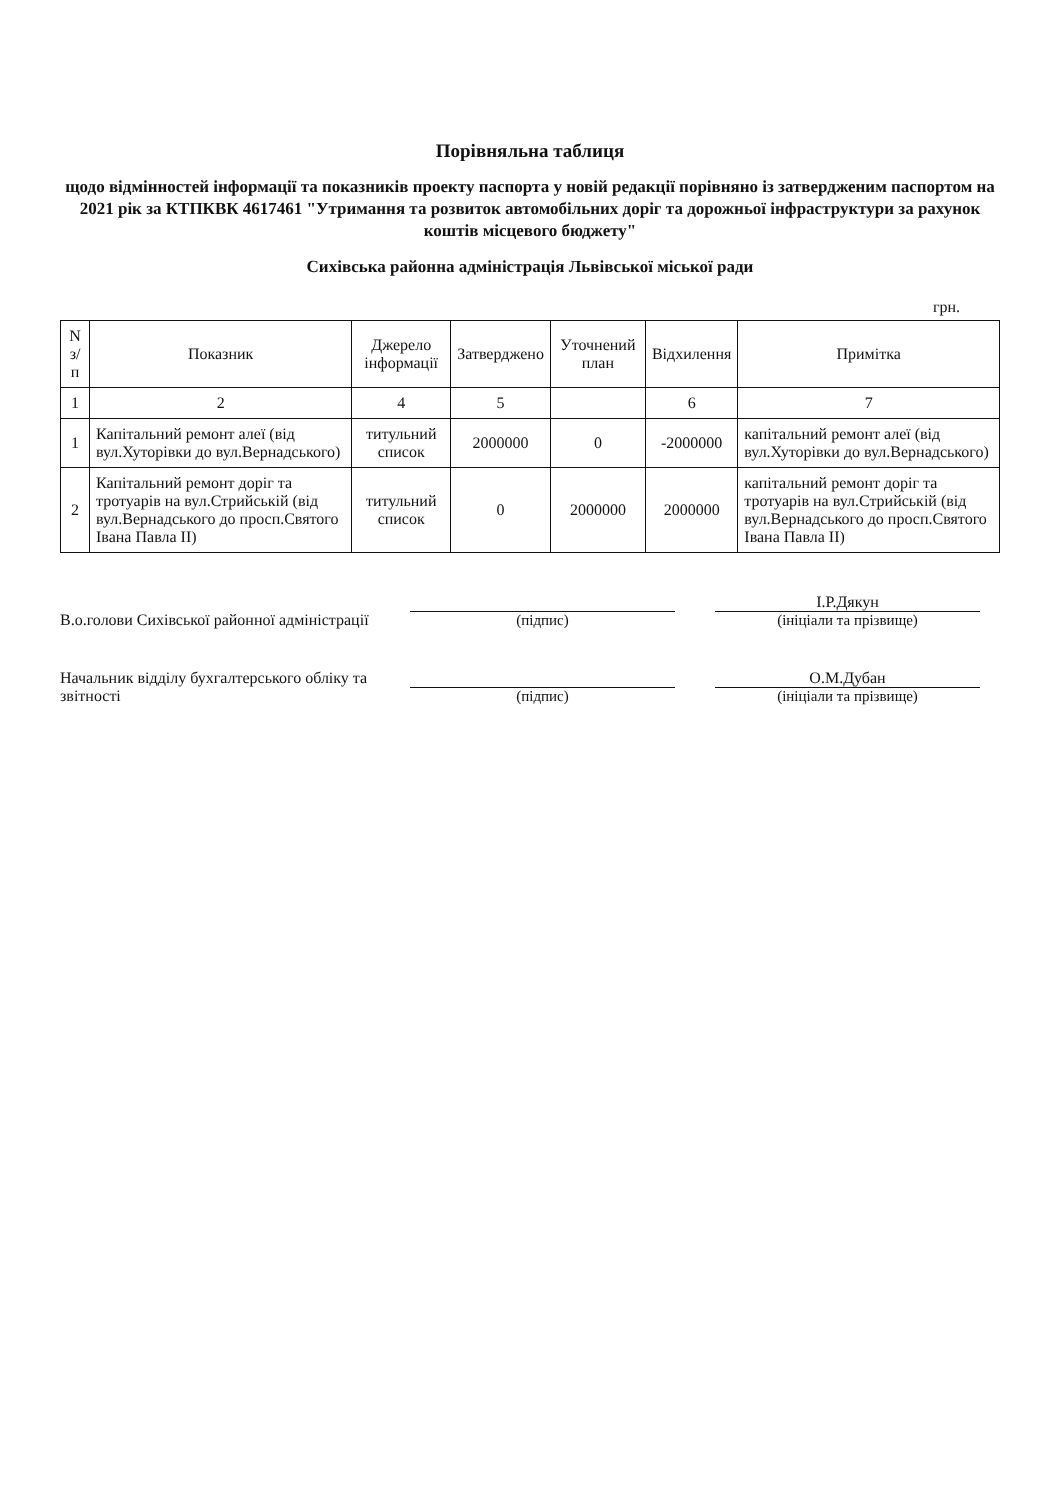Порівняльна таблиця
щодо відмінностей інформації та показників проекту паспорта у новій редакції порівняно із затвердженим паспортом на 2021 рік за КТПКВК 4617461 "Утримання та розвиток автомобільних доріг та дорожньої інфраструктури за рахунок коштів місцевого бюджету"
Сихівська районна адміністрація Львівської міської ради
грн.
| N з/п | Показник | Джерело інформації | Затверджено | Уточнений план | Відхилення | Примітка |
| --- | --- | --- | --- | --- | --- | --- |
| 1 | 2 | 4 | 5 | | 6 | 7 |
| 1 | Капітальний ремонт алеї (від вул.Хуторівки до вул.Вернадського) | титульний список | 2000000 | 0 | -2000000 | капітальний ремонт алеї (від вул.Хуторівки до вул.Вернадського) |
| 2 | Капітальний ремонт доріг та тротуарів на вул.Стрийській (від вул.Вернадського до просп.Святого Івана Павла ІІ) | титульний список | 0 | 2000000 | 2000000 | капітальний ремонт доріг та тротуарів на вул.Стрийській (від вул.Вернадського до просп.Святого Івана Павла ІІ) |
В.о.голови Сихівської районної адміністрації
(підпис)
І.Р.Дякун
(ініціали та прізвище)
Начальник відділу бухгалтерського обліку та звітності
(підпис)
О.М.Дубан
(ініціали та прізвище)